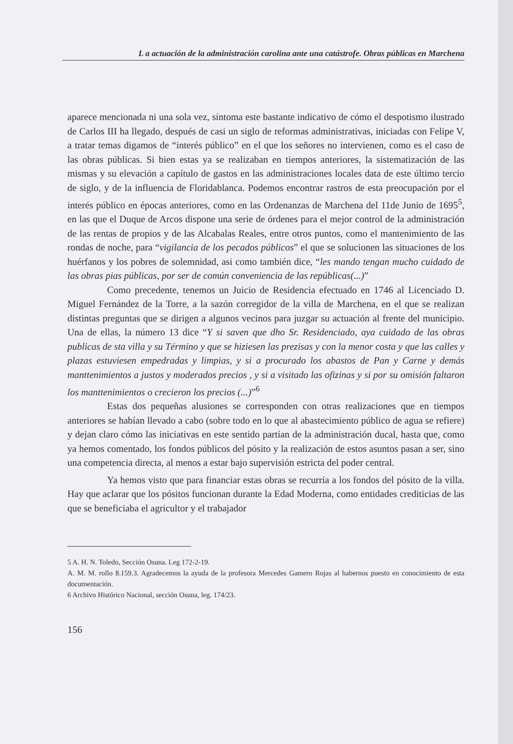L a actuación de la administración carolina ante una catástrofe. Obras públicas en Marchena
aparece mencionada ni una sola vez, síntoma este bastante indicativo de cómo el despotismo ilustrado de Carlos III ha llegado, después de casi un siglo de reformas administrativas, iniciadas con Felipe V, a tratar temas digamos de “interés público” en el que los señores no intervienen, como es el caso de las obras públicas. Si bien estas ya se realizaban en tiempos anteriores, la sistematización de las mismas y su elevación a capítulo de gastos en las administraciones locales data de este último tercio de siglo, y de la influencia de Floridablanca. Podemos encontrar rastros de esta preocupación por el interés público en épocas anteriores, como en las Ordenanzas de Marchena del 11de Junio de 1695<sup>5</sup>, en las que el Duque de Arcos dispone una serie de órdenes para el mejor control de la administración de las rentas de propios y de las Alcabalas Reales, entre otros puntos, como el mantenimiento de las rondas de noche, para “vigilancia de los pecados públicos” el que se solucionen las situaciones de los huérfanos y los pobres de solemnidad, asi como también dice, “les mando tengan mucho cuidado de las obras pias públicas, por ser de común conveniencia de las repúblicas(...)”
Como precedente, tenemos un Juicio de Residencia efectuado en 1746 al Licenciado D. Miguel Fernández de la Torre, a la sazón corregidor de la villa de Marchena, en el que se realizan distintas preguntas que se dirigen a algunos vecinos para juzgar su actuación al frente del municipio. Una de ellas, la número 13 dice “Y si saven que dho Sr. Residenciado, aya cuidado de las obras publicas de sta villa y su Término y que se hiziesen las prezisas y con la menor costa y que las calles y plazas estuviesen empedradas y limpias, y si a procurado los abastos de Pan y Carne y demás manttenimientos a justos y moderados precios , y si a visitado las ofizinas y si por su omisión faltaron los manttenimientos o crecieron los precios (...)”<sup>6</sup>
Estas dos pequeñas alusiones se corresponden con otras realizaciones que en tiempos anteriores se habían llevado a cabo (sobre todo en lo que al abastecimiento público de agua se refiere) y dejan claro cómo las iniciativas en este sentido partían de la administración ducal, hasta que, como ya hemos comentado, los fondos públicos del pósito y la realización de estos asuntos pasan a ser, sino una competencia directa, al menos a estar bajo supervisión estricta del poder central.
Ya hemos visto que para financiar estas obras se recurría a los fondos del pósito de la villa. Hay que aclarar que los pósitos funcionan durante la Edad Moderna, como entidades crediticias de las que se beneficiaba el agricultor y el trabajador
5 A. H. N. Toledo, Sección Osuna. Leg 172-2-19.
A. M. M. rollo 8.159.3. Agradecemos la ayuda de la profesora Mercedes Gamero Rojas al habernos puesto en conocimiento de esta documentación.
6 Archivo Histórico Nacional, sección Osuna, leg. 174/23.
156